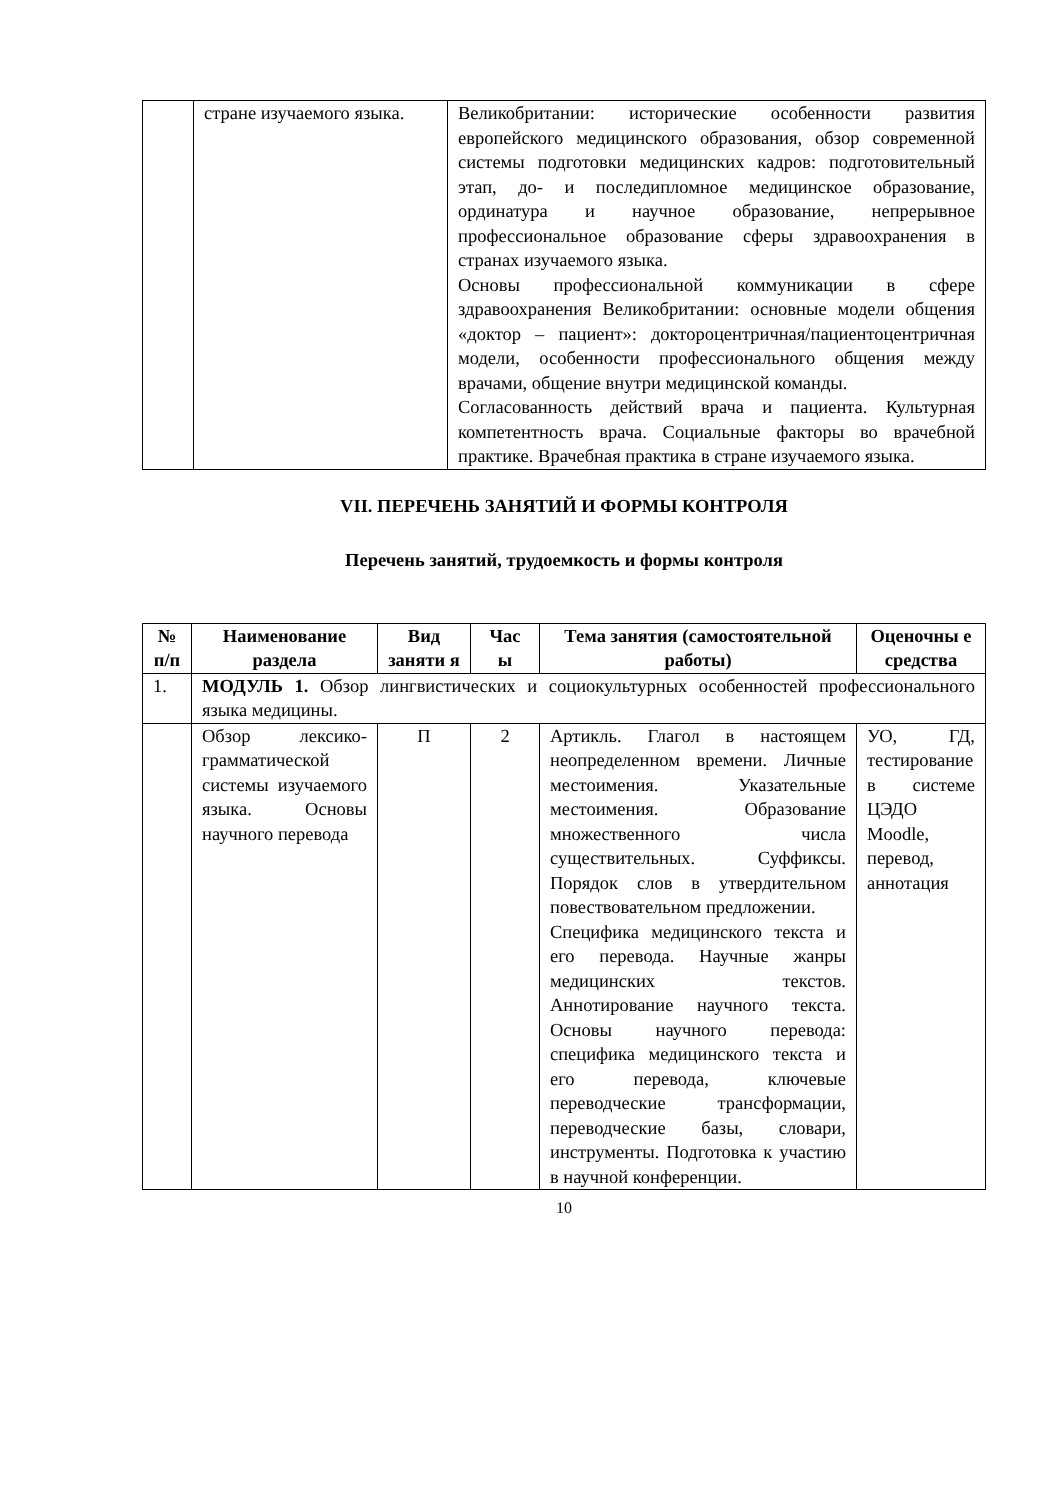| | стране изучаемого языка. | Великобритании: исторические особенности развития европейского медицинского образования, обзор современной системы подготовки медицинских кадров: подготовительный этап, до- и последипломное медицинское образование, ординатура и научное образование, непрерывное профессиональное образование сферы здравоохранения в странах изучаемого языка. Основы профессиональной коммуникации в сфере здравоохранения Великобритании: основные модели общения «доктор – пациент»: доктороцентричная/пациентоцентричная модели, особенности профессионального общения между врачами, общение внутри медицинской команды. Согласованность действий врача и пациента. Культурная компетентность врача. Социальные факторы во врачебной практике. Врачебная практика в стране изучаемого языка. |
VII. ПЕРЕЧЕНЬ ЗАНЯТИЙ И ФОРМЫ КОНТРОЛЯ
Перечень занятий, трудоемкость и формы контроля
| № п/п | Наименование раздела | Вид заняти я | Час ы | Тема занятия (самостоятельной работы) | Оценочны е средства |
| --- | --- | --- | --- | --- | --- |
| 1. | МОДУЛЬ 1. Обзор лингвистических и социокультурных особенностей профессионального языка медицины. | | | | |
| | Обзор лексико-грамматической системы изучаемого языка. Основы научного перевода | П | 2 | Артикль. Глагол в настоящем неопределенном времени. Личные местоимения. Указательные местоимения. Образование множественного числа существительных. Суффиксы. Порядок слов в утвердительном повествовательном предложении. Специфика медицинского текста и его перевода. Научные жанры медицинских текстов. Аннотирование научного текста. Основы научного перевода: специфика медицинского текста и его перевода, ключевые переводческие трансформации, переводческие базы, словари, инструменты. Подготовка к участию в научной конференции. | УО, ГД, тестирование в системе ЦЭДО Moodle, перевод, аннотация |
10